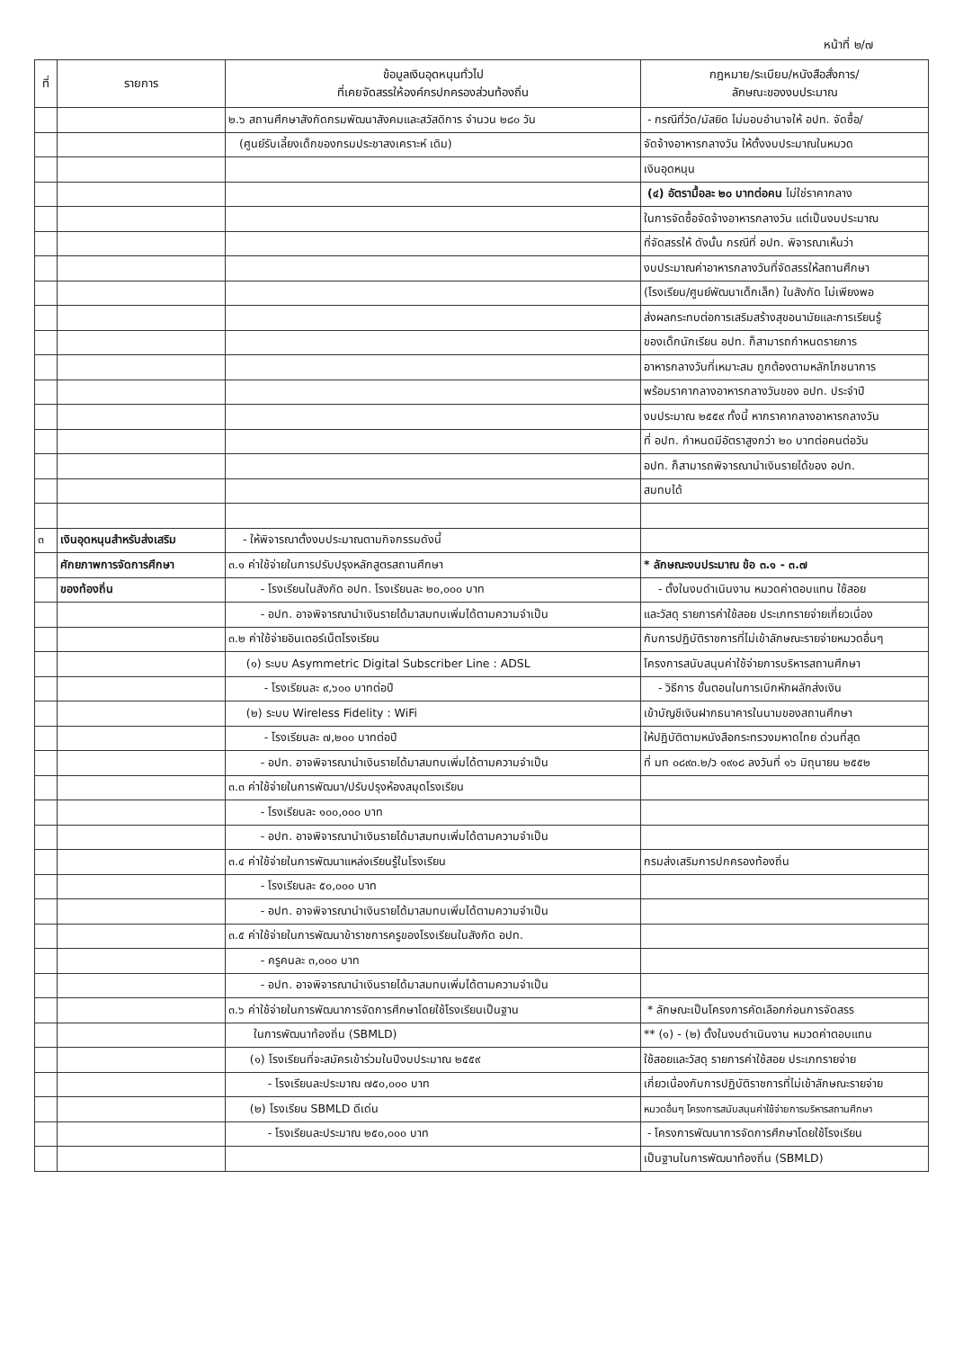หน้าที่ ๒/๗
| ที่ | รายการ | ข้อมูลเงินอุดหนุนทั่วไป ที่เคยจัดสรรให้องค์กรปกครองส่วนท้องถิ่น | กฎหมาย/ระเบียบ/หนังสือสั่งการ/ ลักษณะของงบประมาณ |
| --- | --- | --- | --- |
| | | ๒.๖ สถานศึกษาสังกัดกรมพัฒนาสังคมและสวัสดิการ จำนวน ๒๘๐ วัน | - กรณีที่วัด/มัสยิด ไม่มอบอำนาจให้ อปท. จัดซื้อ/ |
| | | (ศูนย์รับเลี้ยงเด็กของกรมประชาสงเคราะห์ เดิม) | จัดจ้างอาหารกลางวัน ให้ตั้งงบประมาณในหมวด |
| | | | เงินอุดหนุน |
| | | | (๔) อัตรามื้อละ ๒๐ บาทต่อคน ไม่ใช่ราคากลาง |
| | | | ในการจัดซื้อจัดจ้างอาหารกลางวัน แต่เป็นงบประมาณ |
| | | | ที่จัดสรรให้ ดังนั้น กรณีที่ อปท. พิจารณาเห็นว่า |
| | | | งบประมาณค่าอาหารกลางวันที่จัดสรรให้สถานศึกษา |
| | | | (โรงเรียน/ศูนย์พัฒนาเด็กเล็ก) ในสังกัด ไม่เพียงพอ |
| | | | ส่งผลกระทบต่อการเสริมสร้างสุขอนามัยและการเรียนรู้ |
| | | | ของเด็กนักเรียน อปท. ก็สามารถกำหนดรายการ |
| | | | อาหารกลางวันที่เหมาะสม ถูกต้องตามหลักโภชนาการ |
| | | | พร้อมราคากลางอาหารกลางวันของ อปท. ประจำปี |
| | | | งบประมาณ ๒๕๕๙ ทั้งนี้ หากราคากลางอาหารกลางวัน |
| | | | ที่ อปท. กำหนดมีอัตราสูงกว่า ๒๐ บาทต่อคนต่อวัน |
| | | | อปท. ก็สามารถพิจารณานำเงินรายได้ของ อปท. |
| | | | สมทบได้ |
| ๓ | เงินอุดหนุนสำหรับส่งเสริม | - ให้พิจารณาตั้งงบประมาณตามกิจกรรมดังนี้ | |
| | ศักยภาพการจัดการศึกษา | ๓.๑ ค่าใช้จ่ายในการปรับปรุงหลักสูตรสถานศึกษา | * ลักษณะงบประมาณ ข้อ ๓.๑ - ๓.๗ |
| | ของท้องถิ่น | - โรงเรียนในสังกัด อปท. โรงเรียนละ ๒๐,๐๐๐ บาท | - ตั้งในงบดำเนินงาน หมวดค่าตอบแทน ใช้สอย |
| | | - อปท. อาจพิจารณานำเงินรายได้มาสมทบเพิ่มได้ตามความจำเป็น | และวัสดุ รายการค่าใช้สอย ประเภทรายจ่ายเกี่ยวเนื่อง |
| | | ๓.๒ ค่าใช้จ่ายอินเตอร์เน็ตโรงเรียน | กับการปฏิบัติราชการที่ไม่เข้าลักษณะรายจ่ายหมวดอื่นๆ |
| | | (๑) ระบบ Asymmetric Digital Subscriber Line : ADSL | โครงการสนับสนุนค่าใช้จ่ายการบริหารสถานศึกษา |
| | | - โรงเรียนละ ๙,๖๐๐ บาทต่อปี | - วิธีการ ขั้นตอนในการเบิกหักผลักส่งเงิน |
| | | (๒) ระบบ Wireless Fidelity : WiFi | เข้าบัญชีเงินฝากธนาคารในนามของสถานศึกษา |
| | | - โรงเรียนละ ๗,๒๐๐ บาทต่อปี | ให้ปฏิบัติตามหนังสือกระทรวงมหาดไทย ด่วนที่สุด |
| | | - อปท. อาจพิจารณานำเงินรายได้มาสมทบเพิ่มได้ตามความจำเป็น | ที่ มท ๐๘๙๓.๒/ว ๑๙๑๘ ลงวันที่ ๑๖ มิถุนายน ๒๕๕๒ |
| | | ๓.๓ ค่าใช้จ่ายในการพัฒนา/ปรับปรุงห้องสมุดโรงเรียน | |
| | | - โรงเรียนละ ๑๐๐,๐๐๐ บาท | |
| | | - อปท. อาจพิจารณานำเงินรายได้มาสมทบเพิ่มได้ตามความจำเป็น | |
| | | ๓.๔ ค่าใช้จ่ายในการพัฒนาแหล่งเรียนรู้ในโรงเรียน | กรมส่งเสริมการปกครองท้องถิ่น |
| | | - โรงเรียนละ ๕๐,๐๐๐ บาท | |
| | | - อปท. อาจพิจารณานำเงินรายได้มาสมทบเพิ่มได้ตามความจำเป็น | |
| | | ๓.๕ ค่าใช้จ่ายในการพัฒนาข้าราชการครูของโรงเรียนในสังกัด อปท. | |
| | | - ครูคนละ ๓,๐๐๐ บาท | |
| | | - อปท. อาจพิจารณานำเงินรายได้มาสมทบเพิ่มได้ตามความจำเป็น | |
| | | ๓.๖ ค่าใช้จ่ายในการพัฒนาการจัดการศึกษาโดยใช้โรงเรียนเป็นฐาน | * ลักษณะเป็นโครงการคัดเลือกก่อนการจัดสรร |
| | | ในการพัฒนาท้องถิ่น (SBMLD) | ** (๑) - (๒) ตั้งในงบดำเนินงาน หมวดค่าตอบแทน |
| | | (๑) โรงเรียนที่จะสมัครเข้าร่วมในปีงบประมาณ ๒๕๕๙ | ใช้สอยและวัสดุ รายการค่าใช้สอย ประเภทรายจ่าย |
| | | - โรงเรียนละประมาณ ๗๕๐,๐๐๐ บาท | เกี่ยวเนื่องกับการปฏิบัติราชการที่ไม่เข้าลักษณะรายจ่าย |
| | | (๒) โรงเรียน SBMLD ดีเด่น | หมวดอื่นๆ โครงการสนับสนุนค่าใช้จ่ายการบริหารสถานศึกษา |
| | | - โรงเรียนละประมาณ ๒๕๐,๐๐๐ บาท | - โครงการพัฒนาการจัดการศึกษาโดยใช้โรงเรียน |
| | | | เป็นฐานในการพัฒนาท้องถิ่น (SBMLD) |